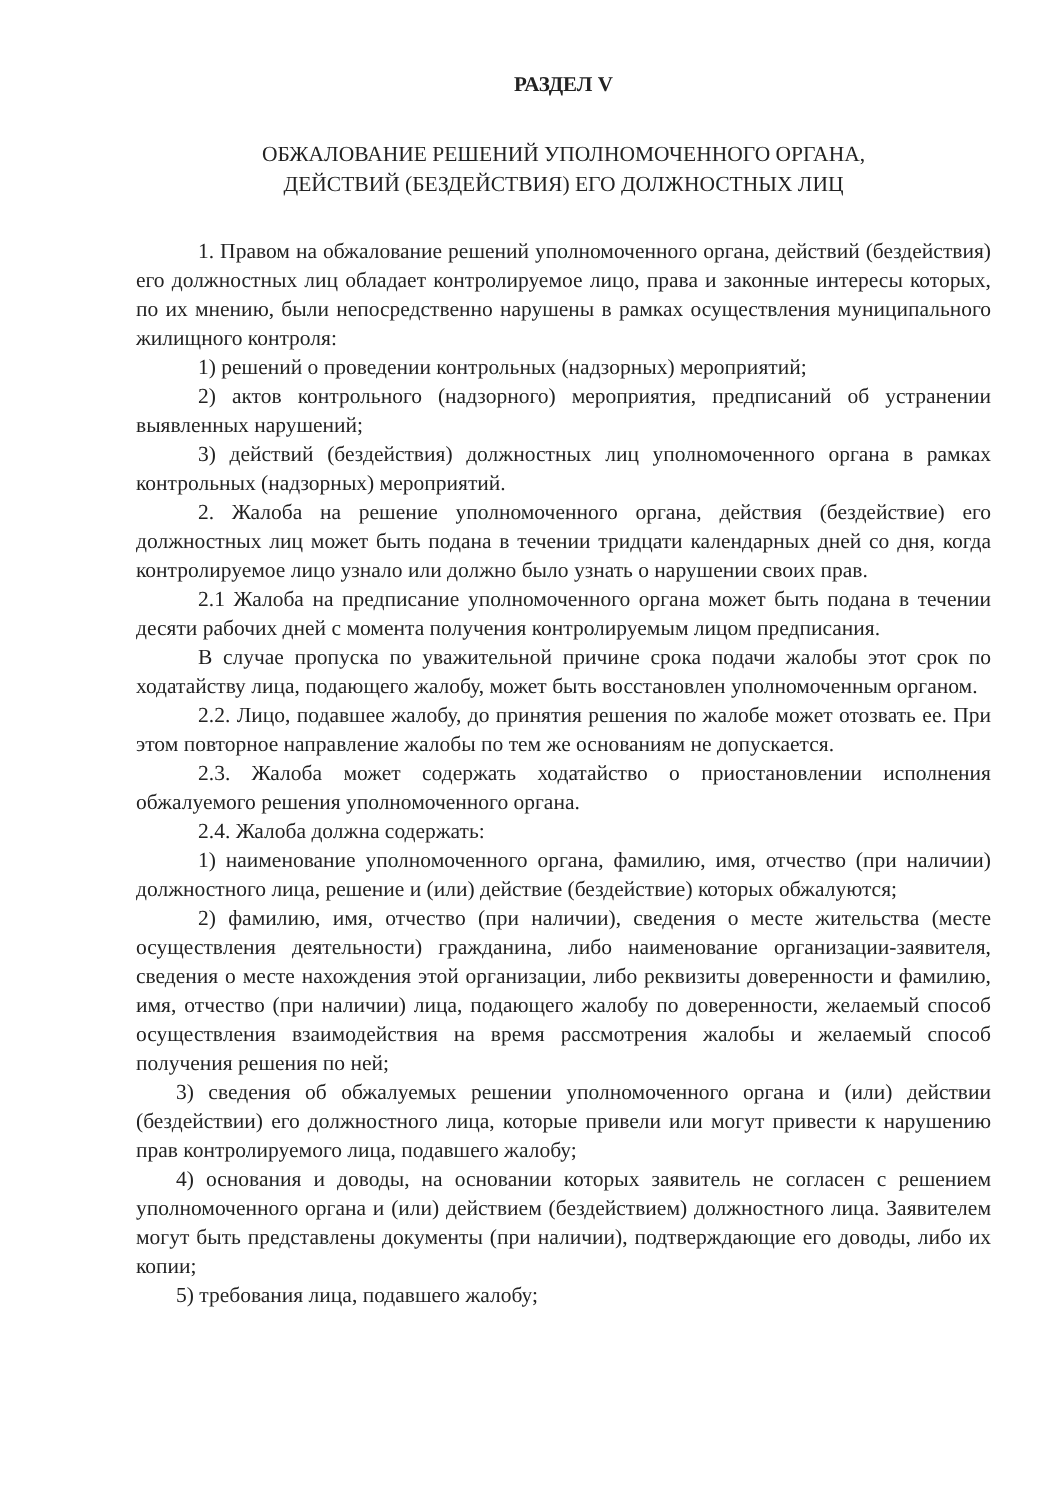РАЗДЕЛ V
ОБЖАЛОВАНИЕ РЕШЕНИЙ УПОЛНОМОЧЕННОГО ОРГАНА,
ДЕЙСТВИЙ (БЕЗДЕЙСТВИЯ) ЕГО ДОЛЖНОСТНЫХ ЛИЦ
1. Правом на обжалование решений уполномоченного органа, действий (бездействия) его должностных лиц обладает контролируемое лицо, права и законные интересы которых, по их мнению, были непосредственно нарушены в рамках осуществления муниципального жилищного контроля:
1) решений о проведении контрольных (надзорных) мероприятий;
2) актов контрольного (надзорного) мероприятия, предписаний об устранении выявленных нарушений;
3) действий (бездействия) должностных лиц уполномоченного органа в рамках контрольных (надзорных) мероприятий.
2. Жалоба на решение уполномоченного органа, действия (бездействие) его должностных лиц может быть подана в течении тридцати календарных дней со дня, когда контролируемое лицо узнало или должно было узнать о нарушении своих прав.
2.1 Жалоба на предписание уполномоченного органа может быть подана в течении десяти рабочих дней с момента получения контролируемым лицом предписания.
В случае пропуска по уважительной причине срока подачи жалобы этот срок по ходатайству лица, подающего жалобу, может быть восстановлен уполномоченным органом.
2.2. Лицо, подавшее жалобу, до принятия решения по жалобе может отозвать ее. При этом повторное направление жалобы по тем же основаниям не допускается.
2.3. Жалоба может содержать ходатайство о приостановлении исполнения обжалуемого решения уполномоченного органа.
2.4. Жалоба должна содержать:
1) наименование уполномоченного органа, фамилию, имя, отчество (при наличии) должностного лица, решение и (или) действие (бездействие) которых обжалуются;
2) фамилию, имя, отчество (при наличии), сведения о месте жительства (месте осуществления деятельности) гражданина, либо наименование организации-заявителя, сведения о месте нахождения этой организации, либо реквизиты доверенности и фамилию, имя, отчество (при наличии) лица, подающего жалобу по доверенности, желаемый способ осуществления взаимодействия на время рассмотрения жалобы и желаемый способ получения решения по ней;
3) сведения об обжалуемых решении уполномоченного органа и (или) действии (бездействии) его должностного лица, которые привели или могут привести к нарушению прав контролируемого лица, подавшего жалобу;
4) основания и доводы, на основании которых заявитель не согласен с решением уполномоченного органа и (или) действием (бездействием) должностного лица. Заявителем могут быть представлены документы (при наличии), подтверждающие его доводы, либо их копии;
5) требования лица, подавшего жалобу;